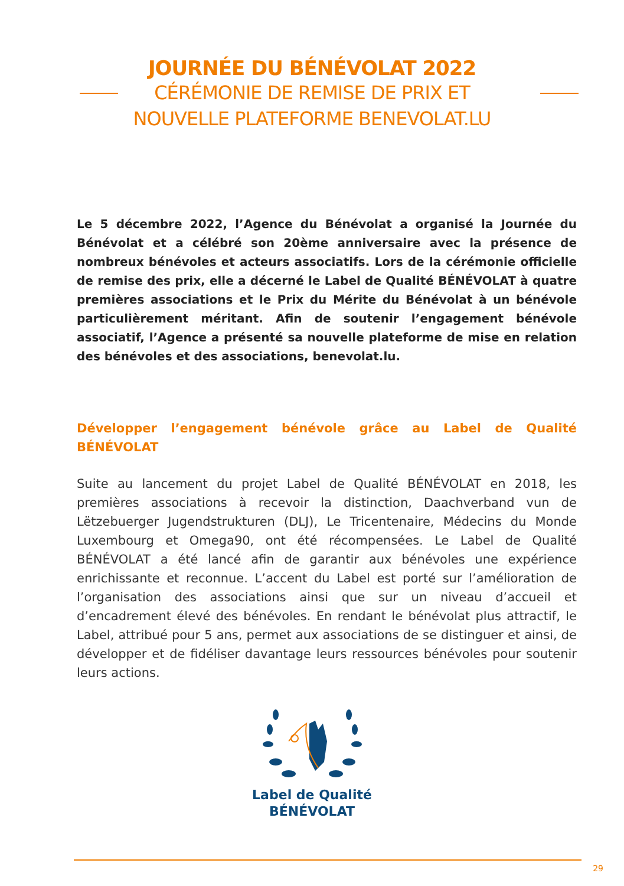JOURNÉE DU BÉNÉVOLAT 2022
CÉRÉMONIE DE REMISE DE PRIX ET
NOUVELLE PLATEFORME BENEVOLAT.LU
Le 5 décembre 2022, l’Agence du Bénévolat a organisé la Journée du Bénévolat et a célébré son 20ème anniversaire avec la présence de nombreux bénévoles et acteurs associatifs. Lors de la cérémonie officielle de remise des prix, elle a décerné le Label de Qualité BÉNÉVOLAT à quatre premières associations et le Prix du Mérite du Bénévolat à un bénévole particulièrement méritant. Afin de soutenir l’engagement bénévole associatif, l’Agence a présenté sa nouvelle plateforme de mise en relation des bénévoles et des associations, benevolat.lu.
Développer l’engagement bénévole grâce au Label de Qualité BÉNÉVOLAT
Suite au lancement du projet Label de Qualité BÉNÉVOLAT en 2018, les premières associations à recevoir la distinction, Daachverband vun de Lëtzebuerger Jugendstrukturen (DLJ), Le Tricentenaire, Médecins du Monde Luxembourg et Omega90, ont été récompensées. Le Label de Qualité BÉNÉVOLAT a été lancé afin de garantir aux bénévoles une expérience enrichissante et reconnue. L’accent du Label est porté sur l’amélioration de l’organisation des associations ainsi que sur un niveau d’accueil et d’encadrement élevé des bénévoles. En rendant le bénévolat plus attractif, le Label, attribué pour 5 ans, permet aux associations de se distinguer et ainsi, de développer et de fidéliser davantage leurs ressources bénévoles pour soutenir leurs actions.
Label de Qualité
BÉNÉVOLAT
29